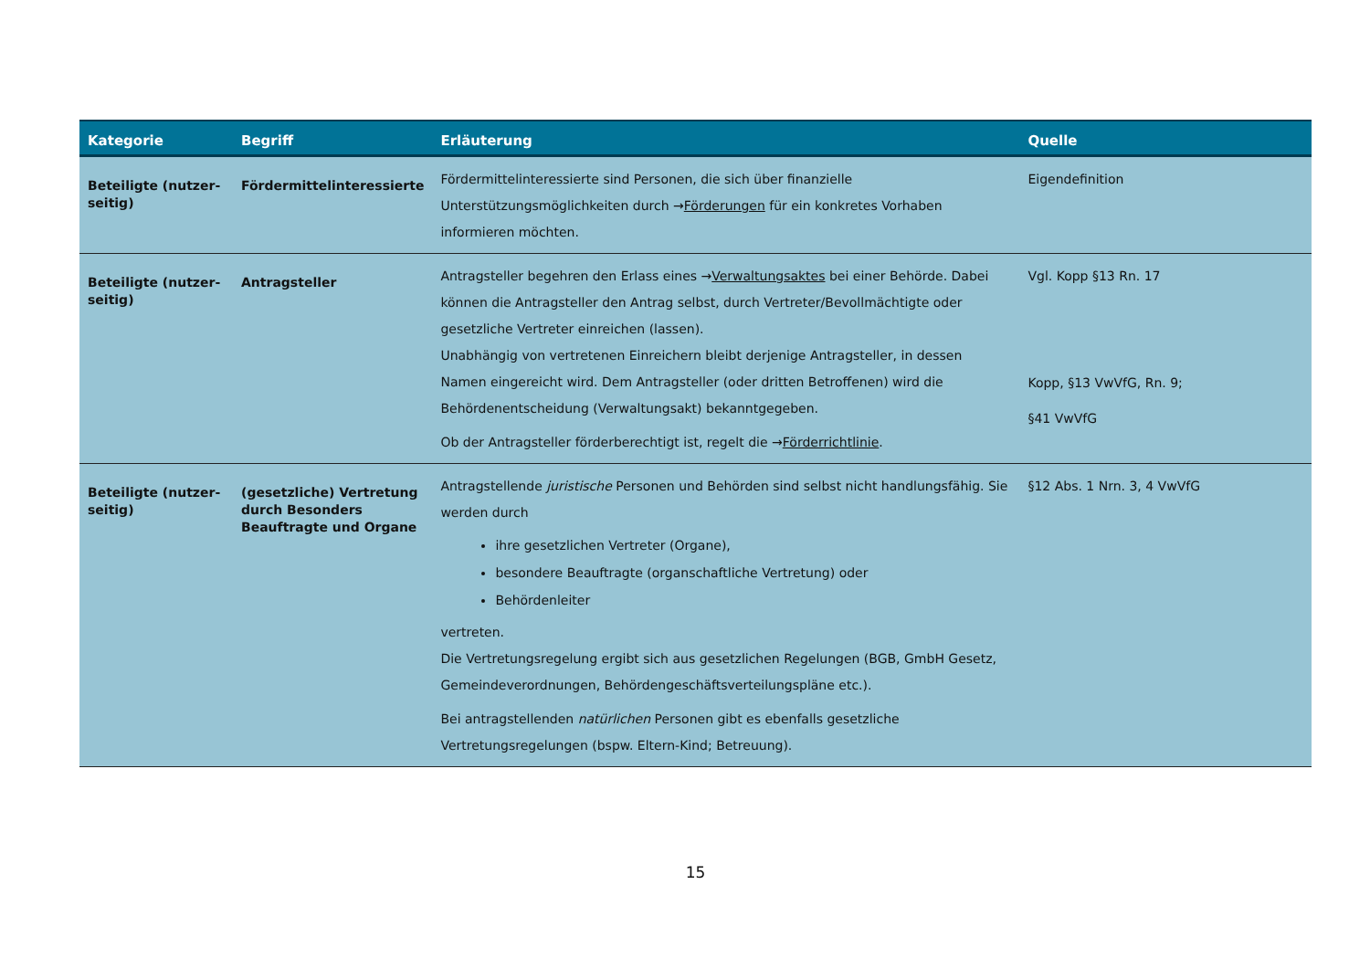| Kategorie | Begriff | Erläuterung | Quelle |
| --- | --- | --- | --- |
| Beteiligte (nutzer-seitig) | Fördermittelinteressierte | Fördermittelinteressierte sind Personen, die sich über finanzielle Unterstützungsmöglichkeiten durch → Förderungen für ein konkretes Vorhaben informieren möchten. | Eigendefinition |
| Beteiligte (nutzer-seitig) | Antragsteller | Antragsteller begehren den Erlass eines → Verwaltungsaktes bei einer Behörde. Dabei können die Antragsteller den Antrag selbst, durch Vertreter/Bevollmächtigte oder gesetzliche Vertreter einreichen (lassen). Unabhängig von vertretenen Einreichern bleibt derjenige Antragsteller, in dessen Namen eingereicht wird. Dem Antragsteller (oder dritten Betroffenen) wird die Behördenentscheidung (Verwaltungsakt) bekanntgegeben. Ob der Antragsteller förderberechtigt ist, regelt die → Förderrichtlinie . | Vgl. Kopp §13 Rn. 17 Kopp, §13 VwVfG, Rn. 9; §41 VwVfG |
| Beteiligte (nutzer-seitig) | (gesetzliche) Vertretung durch Besonders Beauftragte und Organe | Antragstellende juristische Personen und Behörden sind selbst nicht handlungsfähig. Sie werden durch ihre gesetzlichen Vertreter (Organe), besondere Beauftragte (organschaftliche Vertretung) oder Behördenleiter vertreten. Die Vertretungsregelung ergibt sich aus gesetzlichen Regelungen (BGB, GmbH Gesetz, Gemeindeverordnungen, Behördengeschäftsverteilungspläne etc.). Bei antragstellenden natürlichen Personen gibt es ebenfalls gesetzliche Vertretungsregelungen (bspw. Eltern-Kind; Betreuung). | §12 Abs. 1 Nrn. 3, 4 VwVfG |
15